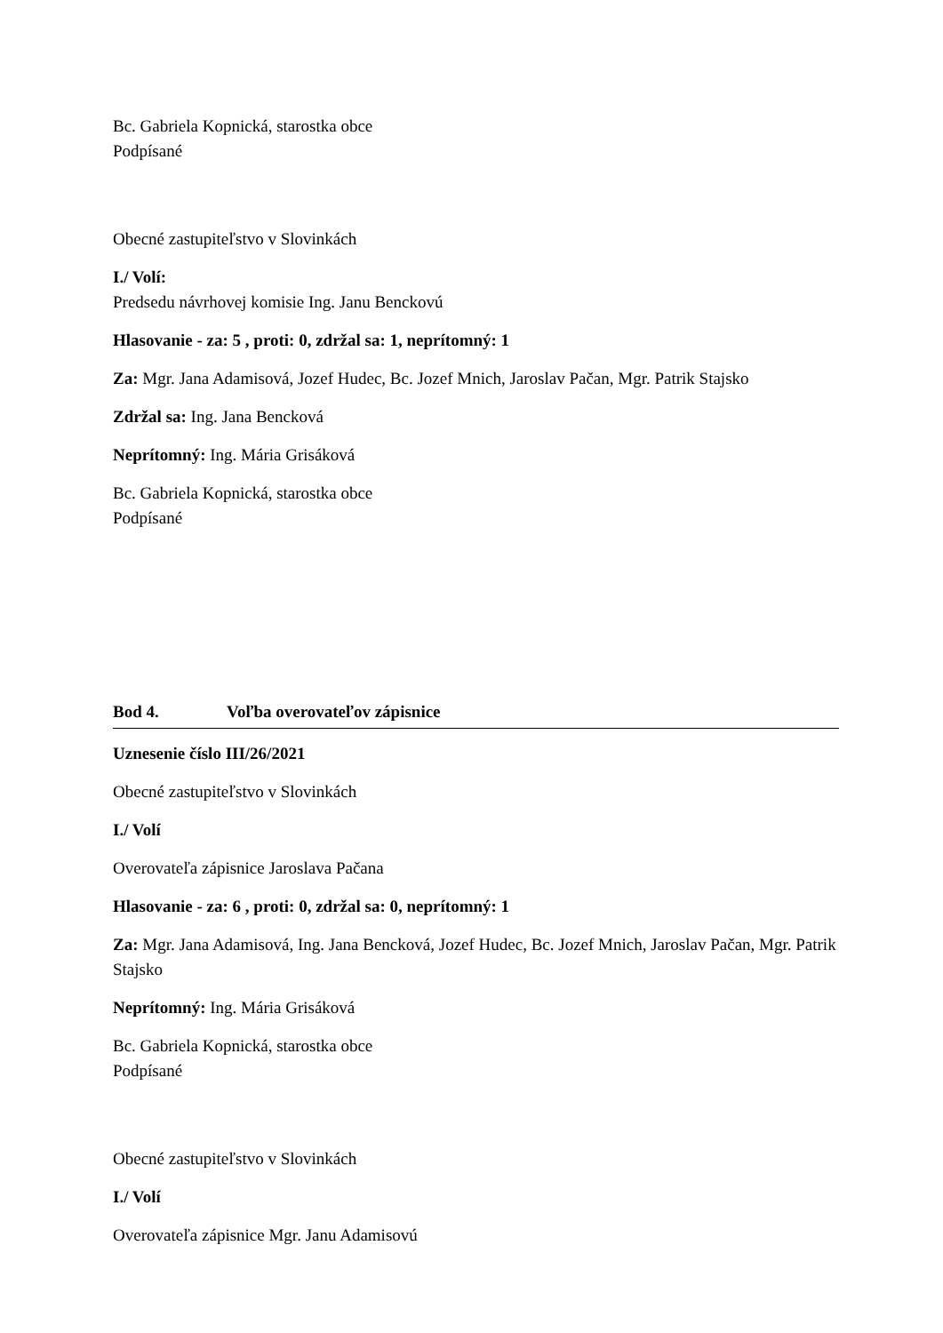Bc. Gabriela Kopnická, starostka obce
Podpísané
Obecné zastupiteľstvo v Slovinkách
I./ Volí:
Predsedu návrhovej komisie Ing. Janu Benckovú
Hlasovanie - za: 5 , proti: 0, zdržal sa: 1, neprítomný: 1
Za: Mgr. Jana Adamisová, Jozef Hudec, Bc. Jozef Mnich, Jaroslav Pačan, Mgr. Patrik Stajsko
Zdržal sa: Ing. Jana Bencková
Neprítomný: Ing. Mária Grisáková
Bc. Gabriela Kopnická, starostka obce
Podpísané
Bod 4. Voľba overovateľov zápisnice
Uznesenie číslo III/26/2021
Obecné zastupiteľstvo v Slovinkách
I./ Volí
Overovateľa zápisnice Jaroslava Pačana
Hlasovanie - za: 6 , proti: 0, zdržal sa: 0, neprítomný: 1
Za: Mgr. Jana Adamisová, Ing. Jana Bencková, Jozef Hudec, Bc. Jozef Mnich, Jaroslav Pačan, Mgr. Patrik Stajsko
Neprítomný: Ing. Mária Grisáková
Bc. Gabriela Kopnická, starostka obce
Podpísané
Obecné zastupiteľstvo v Slovinkách
I./ Volí
Overovateľa zápisnice Mgr. Janu Adamisovú